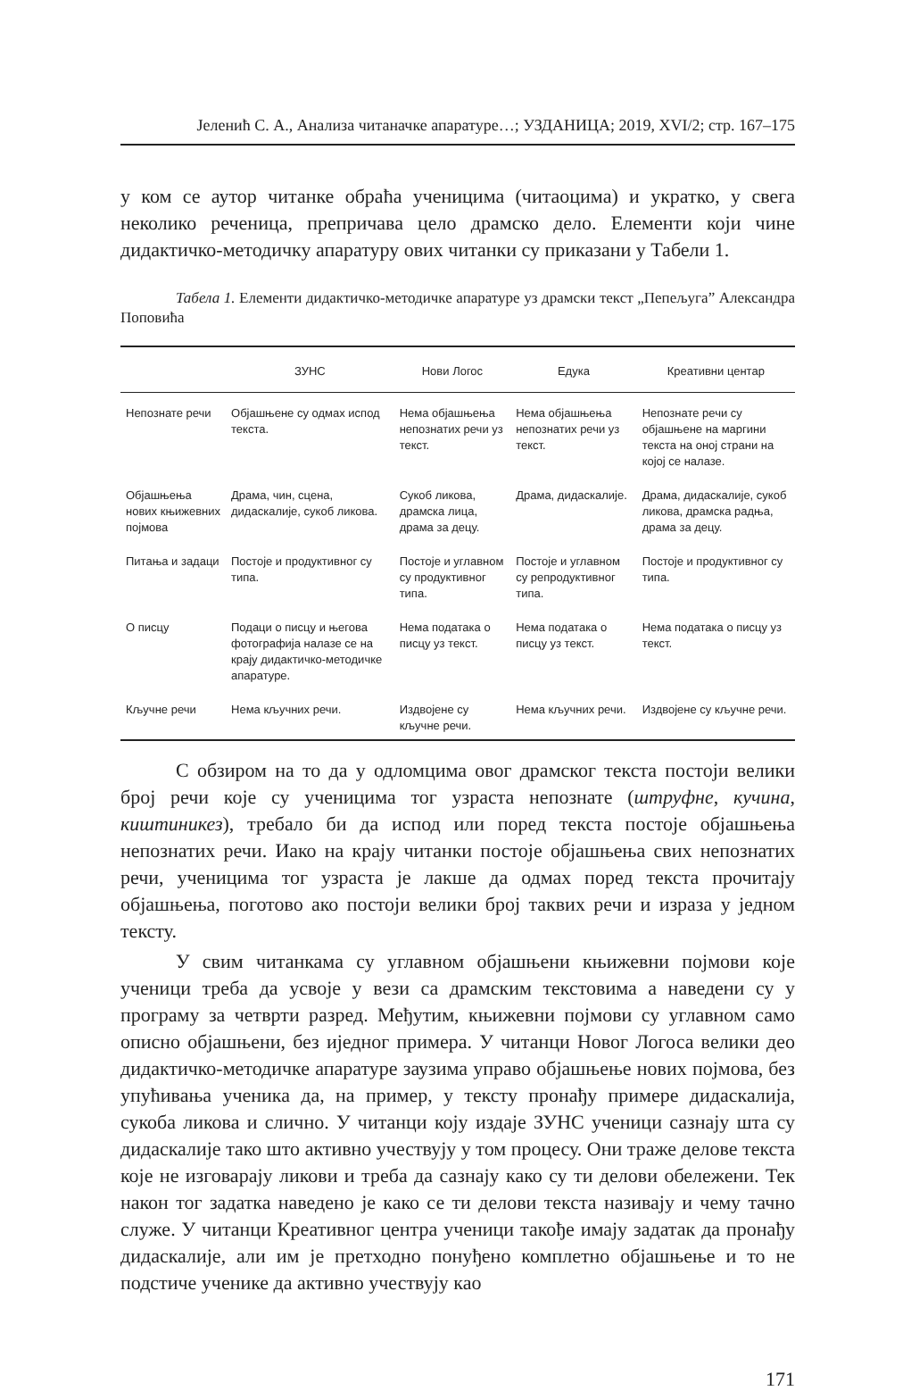Јеленић С. А., Анализа читаначке апаратуре…; УЗДАНИЦА; 2019, XVI/2; стр. 167–175
у ком се аутор читанке обраћа ученицима (читаоцима) и укратко, у свега неколико реченица, препричава цело драмско дело. Елементи који чине дидактичко-методичку апаратуру ових читанки су приказани у Табели 1.
Табела 1. Елементи дидактичко-методичке апаратуре уз драмски текст „Пепељуга” Александра Поповића
| | ЗУНС | Нови Логос | Едука | Креативни центар |
| --- | --- | --- | --- | --- |
| Непознате речи | Објашњене су одмах испод текста. | Нема објашњења непознатих речи уз текст. | Нема објашњења непознатих речи уз текст. | Непознате речи су објашњене на маргини текста на оној страни на којој се налазе. |
| Објашњења нових књижевних појмова | Драма, чин, сцена, дидаскалије, сукоб ликова. | Сукоб ликова, драмска лица, драма за децу. | Драма, дидаскалије. | Драма, дидаскалије, сукоб ликова, драмска радња, драма за децу. |
| Питања и задаци | Постоје и продуктивног су типа. | Постоје и углавном су продуктивног типа. | Постоје и углавном су репродуктивног типа. | Постоје и продуктивног су типа. |
| О писцу | Подаци о писцу и његова фотографија налазе се на крају дидактичко-методичке апаратуре. | Нема података о писцу уз текст. | Нема података о писцу уз текст. | Нема података о писцу уз текст. |
| Кључне речи | Нема кључних речи. | Издвојене су кључне речи. | Нема кључних речи. | Издвојене су кључне речи. |
С обзиром на то да у одломцима овог драмског текста постоји велики број речи које су ученицима тог узраста непознате (штруфне, кучина, киштиникез), требало би да испод или поред текста постоје објашњења непознатих речи. Иако на крају читанки постоје објашњења свих непознатих речи, ученицима тог узраста је лакше да одмах поред текста прочитају објашњења, поготово ако постоји велики број таквих речи и израза у једном тексту.
У свим читанкама су углавном објашњени књижевни појмови које ученици треба да усвоје у вези са драмским текстовима а наведени су у програму за четврти разред. Међутим, књижевни појмови су углавном само описно објашњени, без иједног примера. У читанци Новог Логоса велики део дидактичко-методичке апаратуре заузима управо објашњење нових појмова, без упућивања ученика да, на пример, у тексту пронађу примере дидаскалија, сукоба ликова и слично. У читанци коју издаје ЗУНС ученици сазнају шта су дидаскалије тако што активно учествују у том процесу. Они траже делове текста које не изговарају ликови и треба да сазнају како су ти делови обележени. Тек након тог задатка наведено је како се ти делови текста називају и чему тачно служе. У читанци Креативног центра ученици такође имају задатак да пронађу дидаскалије, али им је претходно понуђено комплетно објашњење и то не подстиче ученике да активно учествују као
171